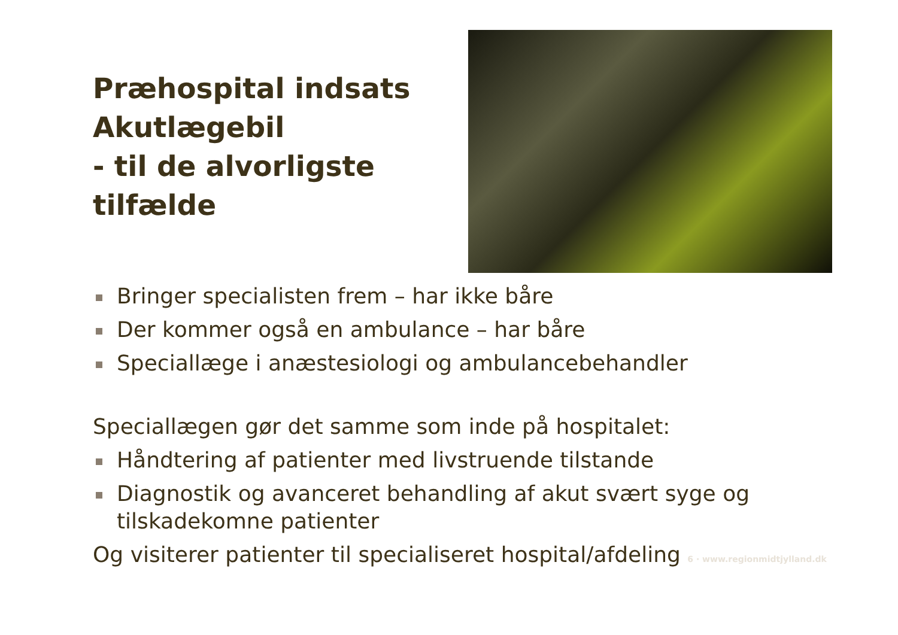Præhospital indsats Akutlægebil
- til de alvorligste tilfælde
Bringer specialisten frem – har ikke båre
Der kommer også en ambulance – har båre
Speciallæge i anæstesiologi og ambulancebehandler
Speciallægen gør det samme som inde på hospitalet:
Håndtering af patienter med livstruende tilstande
Diagnostik og avanceret behandling af akut svært syge og tilskadekomne patienter
Og visiterer patienter til specialiseret hospital/afdeling 6 · www.regionmidtjylland.dk